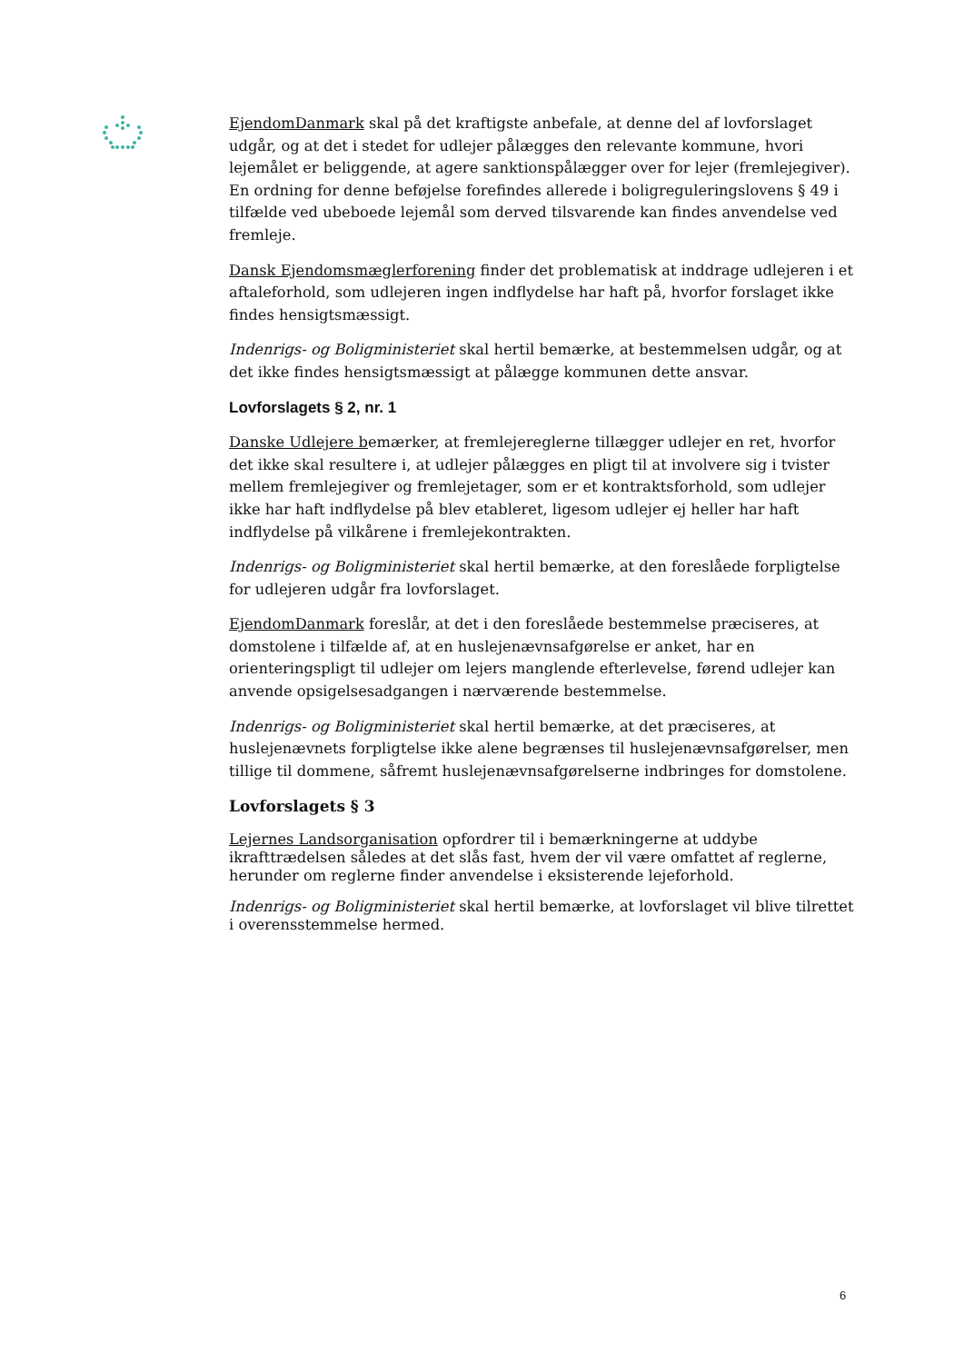EjendomDanmark skal på det kraftigste anbefale, at denne del af lovforslaget udgår, og at det i stedet for udlejer pålægges den relevante kommune, hvori lejemålet er beliggende, at agere sanktionspålægger over for lejer (fremlejegiver). En ordning for denne beføjelse forefindes allerede i boligreguleringslovens § 49 i tilfælde ved ubeboede lejemål som derved tilsvarende kan findes anvendelse ved fremleje.
Dansk Ejendomsmæglerforening finder det problematisk at inddrage udlejeren i et aftaleforhold, som udlejeren ingen indflydelse har haft på, hvorfor forslaget ikke findes hensigtsmæssigt.
Indenrigs- og Boligministeriet skal hertil bemærke, at bestemmelsen udgår, og at det ikke findes hensigtsmæssigt at pålægge kommunen dette ansvar.
Lovforslagets § 2, nr. 1
Danske Udlejere bemærker, at fremlejereglerne tillægger udlejer en ret, hvorfor det ikke skal resultere i, at udlejer pålægges en pligt til at involvere sig i tvister mellem fremlejegiver og fremlejetager, som er et kontraktsforhold, som udlejer ikke har haft indflydelse på blev etableret, ligesom udlejer ej heller har haft indflydelse på vilkårene i fremlejekontrakten.
Indenrigs- og Boligministeriet skal hertil bemærke, at den foreslåede forpligtelse for udlejeren udgår fra lovforslaget.
EjendomDanmark foreslår, at det i den foreslåede bestemmelse præciseres, at domstolene i tilfælde af, at en huslejenævnsafgørelse er anket, har en orienteringspligt til udlejer om lejers manglende efterlevelse, førend udlejer kan anvende opsigelsesadgangen i nærværende bestemmelse.
Indenrigs- og Boligministeriet skal hertil bemærke, at det præciseres, at huslejenævnets forpligtelse ikke alene begrænses til huslejenævnsafgørelser, men tillige til dommene, såfremt huslejenævnsafgørelserne indbringes for domstolene.
Lovforslagets § 3
Lejernes Landsorganisation opfordrer til i bemærkningerne at uddybe ikrafttrædelsen således at det slås fast, hvem der vil være omfattet af reglerne, herunder om reglerne finder anvendelse i eksisterende lejeforhold.
Indenrigs- og Boligministeriet skal hertil bemærke, at lovforslaget vil blive tilrettet i overensstemmelse hermed.
6